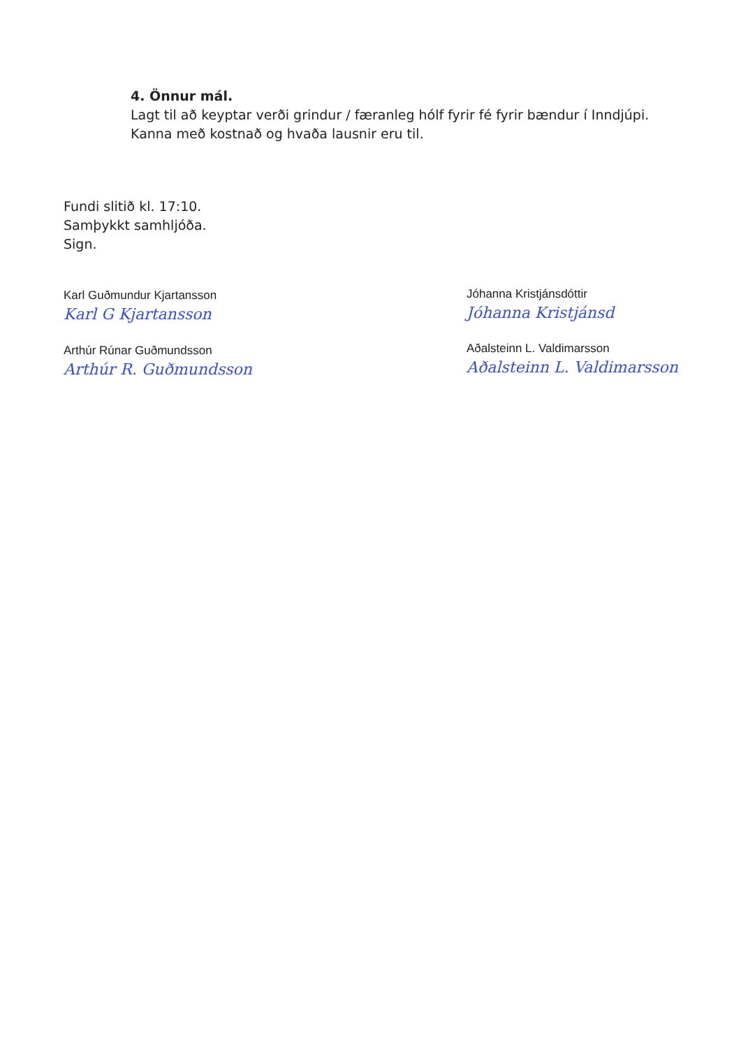4. Önnur mál.
Lagt til að keyptar verði grindur / færanleg hólf fyrir fé fyrir bændur í Inndjúpi. Kanna með kostnað og hvaða lausnir eru til.
Fundi slitið kl. 17:10.
Samþykkt samhljóða.
Sign.
Karl Guðmundur Kjartansson
Karl G Kjartansson
Jóhanna Kristjánsdóttir
Jóhanna Kristjánsd
Arthúr Rúnar Guðmundsson
Arthúr R. Guðmundsson
Aðalsteinn L. Valdimarsson
Aðalsteinn L. Valdimarsson